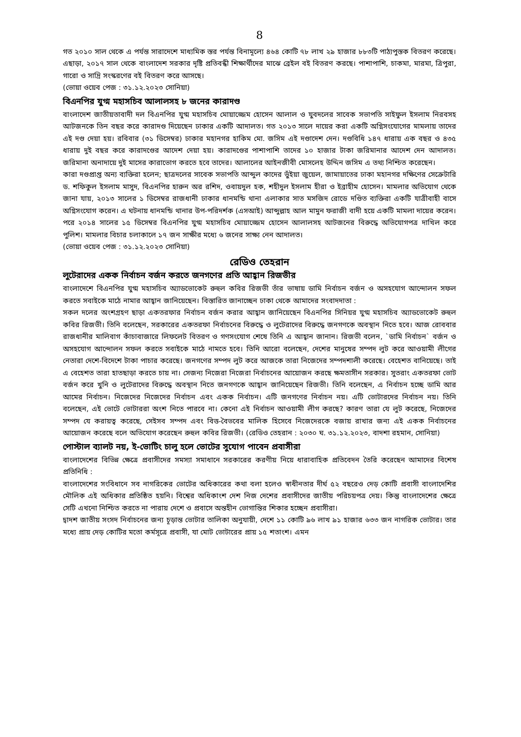8
গত ২০১০ সাল থেকে এ পর্যন্ত সারাদেশে মাধ্যমিক স্তর পর্যন্ত বিনামূল্যে ৪৬৪ কোটি ৭৮ লাখ ২৯ হাজার ৮৮৩টি পাঠ্যপুস্তক বিতরণ করেছে। এছাড়া, ২০১৭ সাল থেকে বাংলাদেশ সরকার দৃষ্টি প্রতিবন্ধী শিক্ষার্থীদের মাঝে ব্রেইল বই বিতরণ করছে। পাশাপাশি, চাকমা, মারমা, ত্রিপুরা, গারো ও সাদ্রি সংস্করণের বই বিতরণ করে আসছে।
(ভোয়া ওয়েব পেজ : ৩১.১২.২০২৩ সোনিয়া)
বিএনপির যুগ্ম মহাসচিব আলালসহ ৮ জনের কারাদণ্ড
বাংলাদেশ জাতীয়তাবাদী দল বিএনপির যুগ্ম মহাসচিব মোয়াজ্জেম হোসেন আলাল ও যুবদলের সাবেক সভাপতি সাইফুল ইসলাম নিরবসহ আটজনকে তিন বছর করে কারাদণ্ড দিয়েছেন ঢাকার একটি আদালত। গত ২০১৩ সালে দায়ের করা একটি অগ্নিসংযোগের মামলায় তাদের এই দণ্ড দেয়া হয়। রবিবার (৩১ ডিসেম্বর) ঢাকার মহানগর হাকিম মো. জসিম এই দণ্ডাদেশ দেন। দণ্ডবিধি ১৪৭ ধারায় এক বছর ও ৪৩৫ ধারায় দুই বছর করে কারাদণ্ডের আদেশ দেয়া হয়। কারাদণ্ডের পাশাপাশি তাদের ১০ হাজার টাকা জরিমানার আদেশ দেন আদালত। জরিমানা অনাদায়ে দুই মাসের কারাভোগ করতে হবে তাদের। আলালের আইনজীবী মোসলেহ উদ্দিন জসিম এ তথ্য নিশ্চিত করেছেন।
কারা দণ্ডপ্রাপ্ত অন্য ব্যক্তিরা হলেন; ছাত্রদলের সাবেক সভাপতি আব্দুল কাদের ভুঁইয়া জুয়েল, জামায়াতের ঢাকা মহানগর দক্ষিণের সেক্রেটারি ড. শফিকুল ইসলাম মাসুদ, বিএনপির হারুন অর রশিদ, ওবায়দুল হক, শহীদুল ইসলাম হীরা ও ইব্রাহীম হোসেন। মামলার অভিযোগ থেকে জানা যায়, ২০১৩ সালের ১ ডিসেম্বর রাজধানী ঢাকার ধানমন্ডি থানা এলাকার সাত মসজিদ রোডে দণ্ডিত ব্যক্তিরা একটি যাত্রীবাহী বাসে অগ্নিসংযোগ করেন। এ ঘটনায় ধানমন্ডি থানার উপ-পরিদর্শক (এসআই) আব্দুল্লাহ আল মামুন ফরাজী বাদী হয়ে একটি মামলা দায়ের করেন। পরে ২০১৪ সালের ১৫ ডিসেম্বর বিএনপির যুগ্ম মহাসচিব মোয়াজ্জেম হোসেন আলালসহ আটজনের বিরুদ্ধে অভিযোগপত্র দাখিল করে পুলিশ। মামলার বিচার চলাকালে ১৭ জন সাক্ষীর মধ্যে ৬ জনের সাক্ষ্য নেন আদালত।
(ভোয়া ওয়েব পেজ : ৩১.১২.২০২৩ সোনিয়া)
রেডিও তেহরান
লুটেরাদের একক নির্বাচন বর্জন করতে জনগণের প্রতি আহ্বান রিজভীর
বাংলাদেশে বিএনপির যুগ্ম মহাসচিব অ্যাডভোকেট রুহুল কবির রিজভী তাঁর ভাষায় ডামি নির্বাচন বর্জন ও অসহযোগ আন্দোলন সফল করতে সবাইকে মাঠে নামার আহ্বান জানিয়েছেন। বিস্তারিত জানাচ্ছেন ঢাকা থেকে আমাদের সংবাদদাতা :
সকল দলের অংশগ্রহণ ছাড়া একতরফার নির্বাচন বর্জন করার আহ্বান জানিয়েছেন বিএনপির সিনিয়র যুগ্ম মহাসচিব অ্যাডভোকেট রুহুল কবির রিজভী। তিনি বলেছেন, সরকারের একতরফা নির্বাচনের বিরুদ্ধে ও লুটেরাদের বিরুদ্ধে জনগণকে অবস্থান নিতে হবে। আজ রোববার রাজধানীর মালিবাগ কাঁচাবাজারে লিফলেট বিতরণ ও গণসংযোগ শেষে তিনি এ আহ্বান জানান। রিজভী বলেন, `ডামি নির্বাচন` বর্জন ও অসহযোগ আন্দোলন সফল করতে সবাইকে মাঠে নামতে হবে। তিনি আরো বলেছেন, দেশের মানুষের সম্পদ লুট করে আওয়ামী লীগের নেতারা দেশে-বিদেশে টাকা পাচার করেছে। জনগণের সম্পদ লুট করে আজকে তারা নিজেদের সম্পদশালী করেছে। বেহেশত বানিয়েছে। তাই এ বেহেশত তারা হাতছাড়া করতে চায় না। সেজন্য নিজেরা নিজেরা নির্বাচনের আয়োজন করছে ক্ষমতাসীন সরকার। সুতরাং একতরফা ভোট বর্জন করে খুনি ও লুটেরাদের বিরুদ্ধে অবস্থান নিতে জনগণকে আহ্বান জানিয়েছেন রিজভী। তিনি বলেছেন, এ নির্বাচন হচ্ছে ডামি আর আমের নির্বাচন। নিজেদের নিজেদের নির্বাচন এবং একক নির্বাচন। এটি জনগণের নির্বাচন নয়। এটি ভোটারদের নির্বাচন নয়। তিনি বলেছেন, এই ভোটে ভোটাররা অংশ নিতে পারবে না। কেনো এই নির্বাচন আওয়ামী লীগ করছে? কারণ তারা যে লুট করেছে, নিজেদের সম্পদ যে করায়ত্ব করেছে, সেইসব সম্পদ এবং বিত্ত-বৈভবের মালিক হিসেবে নিজেদেরকে বজায় রাখার জন্য এই একক নির্বাচনের আয়োজন করেছে বলে অভিযোগ করেছেন রুহুল কবির রিজভী। (রেডিও তেহরান : ২০৩০ ঘ. ৩১.১২.২০২৩, বাদশা রহমান, সোনিয়া)
পোস্টাল ব্যালট নয়, ই-ভোটিং চালু হলে ভোটের সুযোগ পাবেন প্রবাসীরা
বাংলাদেশের বিভিন্ন ক্ষেত্রে প্রবাসীদের সমস্যা সমাধানে সরকারের করণীয় নিয়ে ধারাবাহিক প্রতিবেদন তৈরি করেছেন আমাদের বিশেষ প্রতিনিধি :
বাংলাদেশের সংবিধানে সব নাগরিকের ভোটের অধিকারের কথা বলা হলেও স্বাধীনতার দীর্ঘ ৫২ বছরেও দেড় কোটি প্রবাসী বাংলাদেশির মৌলিক এই অধিকার প্রতিষ্ঠিত হয়নি। বিশ্বের অধিকাংশ দেশ নিজ দেশের প্রবাসীদের জাতীয় পরিচয়পত্র দেয়। কিন্তু বাংলাদেশের ক্ষেত্রে সেটি এখনো নিশ্চিত করতে না পারায় দেশে ও প্রবাসে অন্তহীন ভোগান্তির শিকার হচ্ছেন প্রবাসীরা।
দ্বাদশ জাতীয় সংসদ নির্বাচনের জন্য চূড়ান্ত ভোটার তালিকা অনুযায়ী, দেশে ১১ কোটি ৯৬ লাখ ৯১ হাজার ৬৩৩ জন নাগরিক ভোটার। তার মধ্যে প্রায় দেড় কোটির মতো কর্মসূত্রে প্রবাসী, যা মোট ভোটারের প্রায় ১৫ শতাংশ। এমন